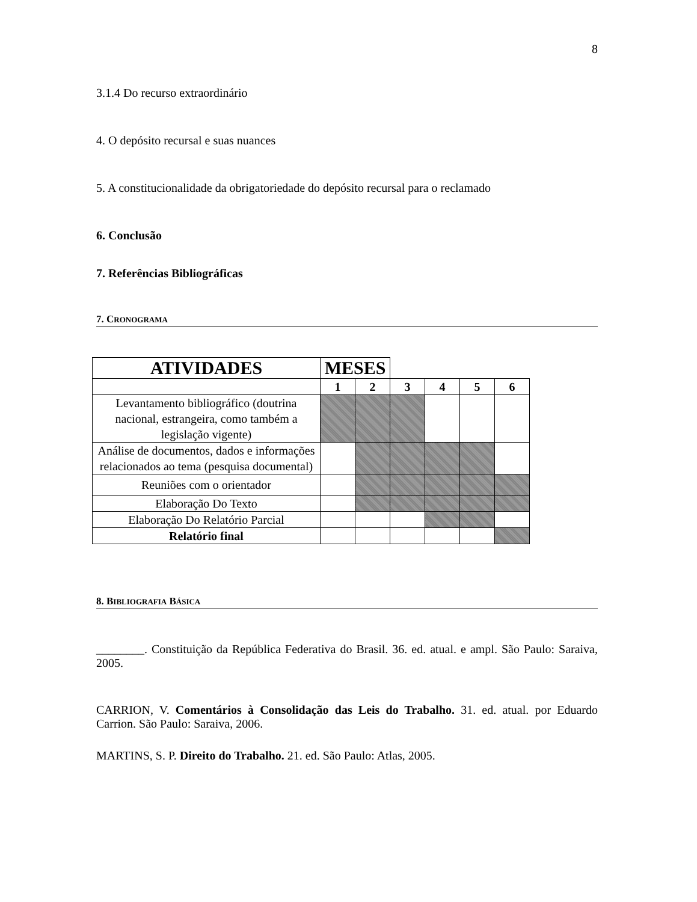8
3.1.4 Do recurso extraordinário
4. O depósito recursal e suas nuances
5. A constitucionalidade da obrigatoriedade do depósito recursal para o reclamado
6. Conclusão
7. Referências Bibliográficas
7. CRONOGRAMA
| ATIVIDADES | MESES | | | | | |
| | 1 | 2 | 3 | 4 | 5 | 6 |
| Levantamento bibliográfico (doutrina nacional, estrangeira, como também a legislação vigente) | | | | | | |
| Análise de documentos, dados e informações relacionados ao tema (pesquisa documental) | | | | | | |
| Reuniões com o orientador | | | | | | |
| Elaboração Do Texto | | | | | | |
| Elaboração Do Relatório Parcial | | | | | | |
| Relatório final | | | | | | |
8. BIBLIOGRAFIA BÁSICA
________. Constituição da República Federativa do Brasil. 36. ed. atual. e ampl. São Paulo: Saraiva, 2005.
CARRION, V. Comentários à Consolidação das Leis do Trabalho. 31. ed. atual. por Eduardo Carrion. São Paulo: Saraiva, 2006.
MARTINS, S. P. Direito do Trabalho. 21. ed. São Paulo: Atlas, 2005.